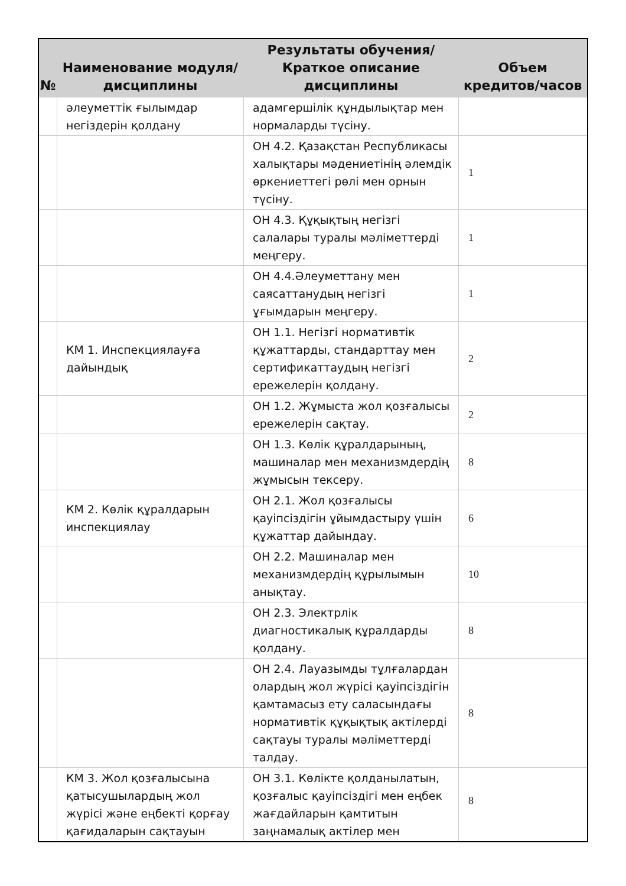| № | Наименование модуля/дисциплины | Результаты обучения/Краткое описание дисциплины | Объем кредитов/часов |
| --- | --- | --- | --- |
| | әлеуметтік ғылымдар негіздерін қолдану | адамгершілік құндылықтар мен нормаларды түсіну. | |
| | | ОН 4.2. Қазақстан Республикасы халықтары мәдениетінің әлемдік өркениеттегі рөлі мен орнын түсіну. | 1 |
| | | ОН 4.3. Құқықтың негізгі салалары туралы мәліметтерді меңгеру. | 1 |
| | | ОН 4.4.Әлеуметтану мен саясаттанудың негізгі ұғымдарын меңгеру. | 1 |
| | КМ 1. Инспекциялауға дайындық | ОН 1.1. Негізгі нормативтік құжаттарды, стандарттау мен сертификаттаудың негізгі ережелерін қолдану. | 2 |
| | | ОН 1.2. Жұмыста жол қозғалысы ережелерін сақтау. | 2 |
| | | ОН 1.3. Көлік құралдарының, машиналар мен механизмдердің жұмысын тексеру. | 8 |
| | КМ 2. Көлік құралдарын инспекциялау | ОН 2.1. Жол қозғалысы қауіпсіздігін ұйымдастыру үшін құжаттар дайындау. | 6 |
| | | ОН 2.2. Машиналар мен механизмдердің құрылымын анықтау. | 10 |
| | | ОН 2.3. Электрлік диагностикалық құралдарды қолдану. | 8 |
| | | ОН 2.4. Лауазымды тұлғалардан олардың жол жүрісі қауіпсіздігін қамтамасыз ету саласындағы нормативтік құқықтық актілерді сақтауы туралы мәліметтерді талдау. | 8 |
| | КМ 3. Жол қозғалысына қатысушылардың жол жүрісі және еңбекті қорғау қағидаларын сақтауын | ОН 3.1. Көлікте қолданылатын, қозғалыс қауіпсіздігі мен еңбек жағдайларын қамтитын заңнамалық актілер мен | 8 |